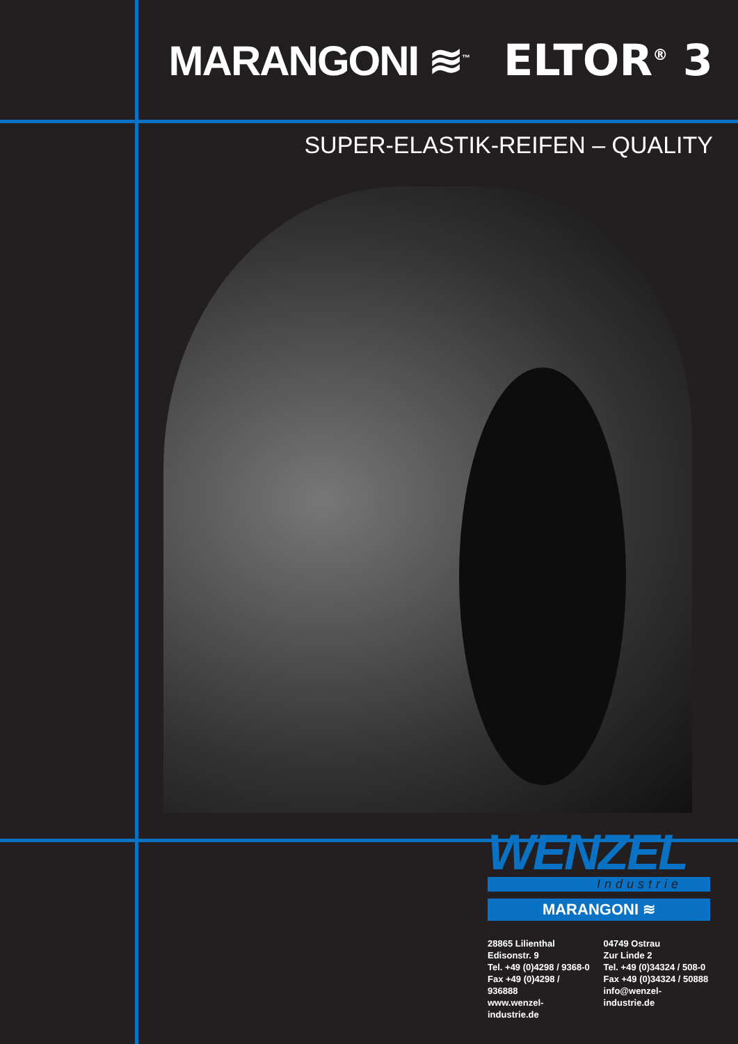MARANGONI ≋<sup>™</sup> ELTOR<sup>®</sup> 3
SUPER-ELASTIK-REIFEN – QUALITY
WENZEL
Industrie
MARANGONI ≋
28865 Lilienthal
Edisonstr. 9
Tel. +49 (0)4298 / 9368-0
Fax +49 (0)4298 / 936888
www.wenzel-industrie.de
04749 Ostrau
Zur Linde 2
Tel. +49 (0)34324 / 508-0
Fax +49 (0)34324 / 50888
info@wenzel-industrie.de